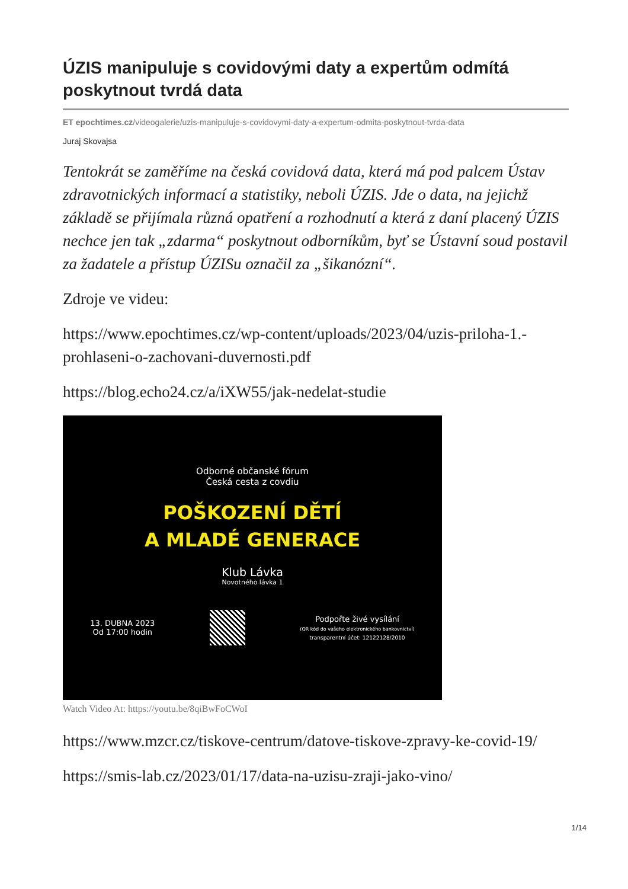ÚZIS manipuluje s covidovými daty a expertům odmítá poskytnout tvrdá data
ET epochtimes.cz/videogalerie/uzis-manipuluje-s-covidovymi-daty-a-expertum-odmita-poskytnout-tvrda-data
Juraj Skovajsa
Tentokrát se zaměříme na česká covidová data, která má pod palcem Ústav zdravotnických informací a statistiky, neboli ÚZIS. Jde o data, na jejichž základě se přijímala různá opatření a rozhodnutí a která z daní placený ÚZIS nechce jen tak „zdarma“ poskytnout odborníkům, byť se Ústavní soud postavil za žadatele a přístup ÚZISu označil za „šikanózní“.
Zdroje ve videu:
https://www.epochtimes.cz/wp-content/uploads/2023/04/uzis-priloha-1.-prohlaseni-o-zachovani-duvernosti.pdf
https://blog.echo24.cz/a/iXW55/jak-nedelat-studie
Odborné občanské fórum
Česká cesta z covdiu
POŠKOZENÍ DĚTÍ
A MLADÉ GENERACE
Klub Lávka
Novotného lávka 1
13. DUBNA 2023
Od 17:00 hodin
Podpořte živé vysílání
(QR kód do vašeho elektronického bankovnictví)
transparentní účet: 12122128/2010
Watch Video At: https://youtu.be/8qiBwFoCWoI
https://www.mzcr.cz/tiskove-centrum/datove-tiskove-zpravy-ke-covid-19/
https://smis-lab.cz/2023/01/17/data-na-uzisu-zraji-jako-vino/
1/14